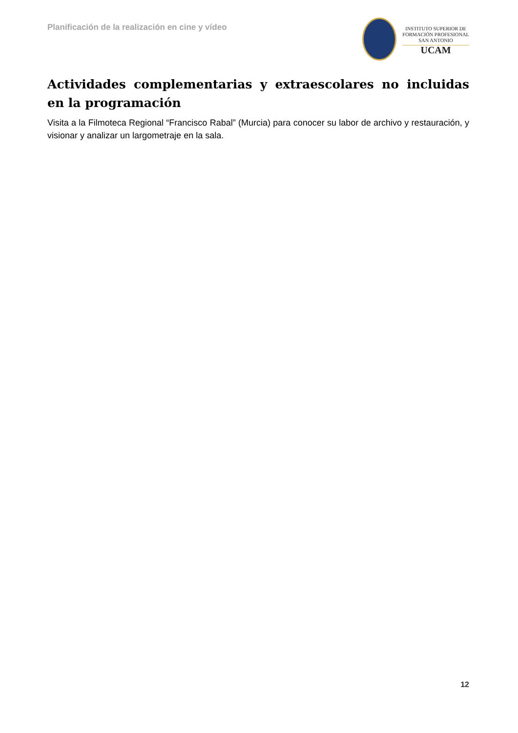Planificación de la realización en cine y vídeo
INSTITUTO SUPERIOR DE
FORMACIÓN PROFESIONAL
SAN ANTONIO
UCAM
Actividades complementarias y extraescolares no incluidas en la programación
Visita a la Filmoteca Regional “Francisco Rabal” (Murcia) para conocer su labor de archivo y restauración, y visionar y analizar un largometraje en la sala.
12